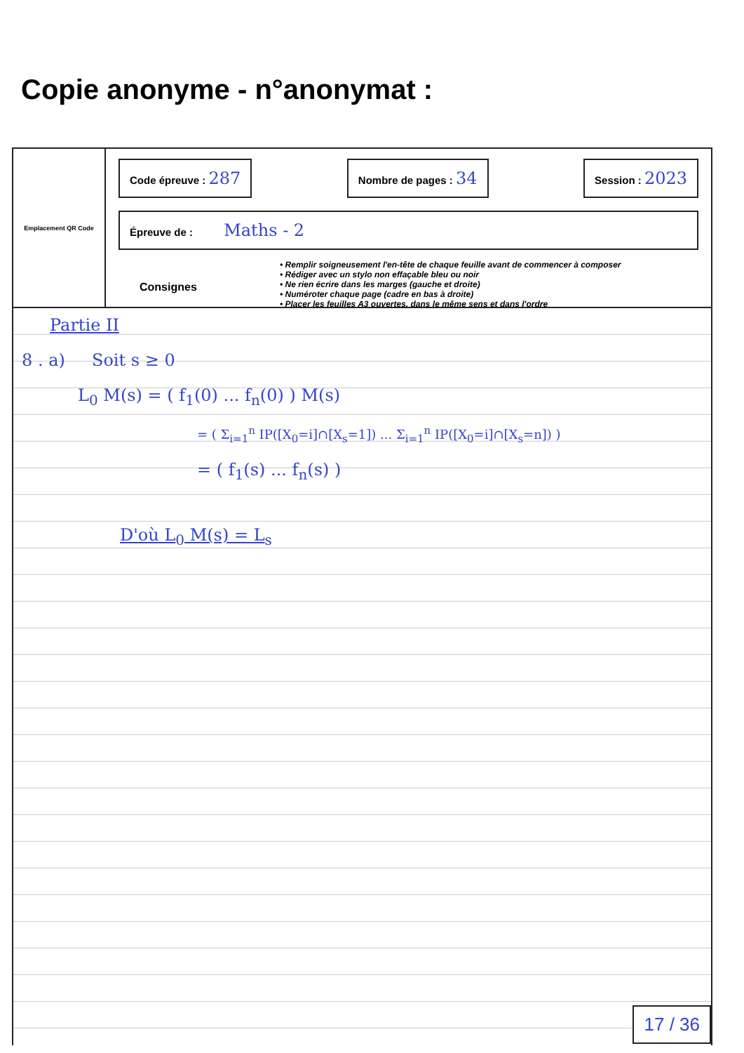Copie anonyme - n°anonymat :
Emplacement QR Code
Code épreuve : 287
Nombre de pages : 34
Session : 2023
Épreuve de : Maths - 2
Consignes
• Remplir soigneusement l'en-tête de chaque feuille avant de commencer à composer
• Rédiger avec un stylo non effaçable bleu ou noir
• Ne rien écrire dans les marges (gauche et droite)
• Numéroter chaque page (cadre en bas à droite)
• Placer les feuilles A3 ouvertes, dans le même sens et dans l'ordre
Partie II
8 . a) Soit s ≥ 0
L<sub>0</sub> M(s) = ( f<sub>1</sub>(0) ... f<sub>n</sub>(0) ) M(s)
= ( Σ<sub>i=1</sub><sup>n</sup> IP([X<sub>0</sub>=i]∩[X<sub>s</sub>=1]) ... Σ<sub>i=1</sub><sup>n</sup> IP([X<sub>0</sub>=i]∩[X<sub>s</sub>=n]) )
= ( f<sub>1</sub>(s) ... f<sub>n</sub>(s) )
D'où L<sub>0</sub> M(s) = L<sub>s</sub>
17 / 36